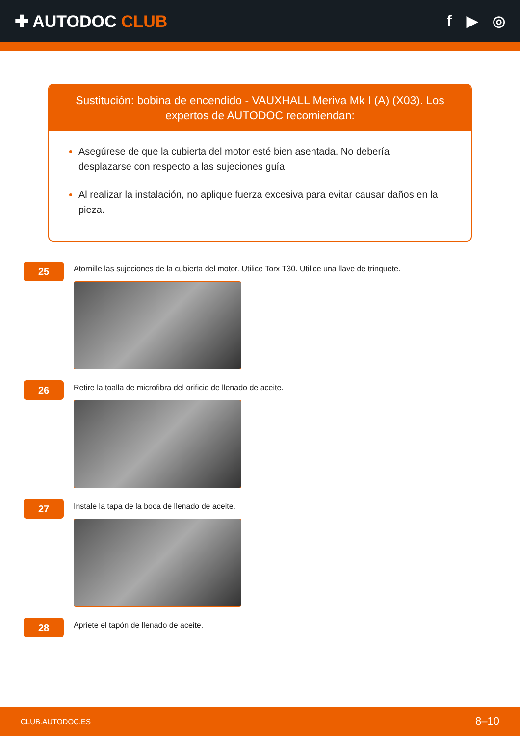✚ AUTODOC CLUB f ▶ ◎
Sustitución: bobina de encendido - VAUXHALL Meriva Mk I (A) (X03). Los expertos de AUTODOC recomiendan:
Asegúrese de que la cubierta del motor esté bien asentada. No debería desplazarse con respecto a las sujeciones guía.
Al realizar la instalación, no aplique fuerza excesiva para evitar causar daños en la pieza.
25
Atornille las sujeciones de la cubierta del motor. Utilice Torx T30. Utilice una llave de trinquete.
26
Retire la toalla de microfibra del orificio de llenado de aceite.
27
Instale la tapa de la boca de llenado de aceite.
28
Apriete el tapón de llenado de aceite.
CLUB.AUTODOC.ES 8–10